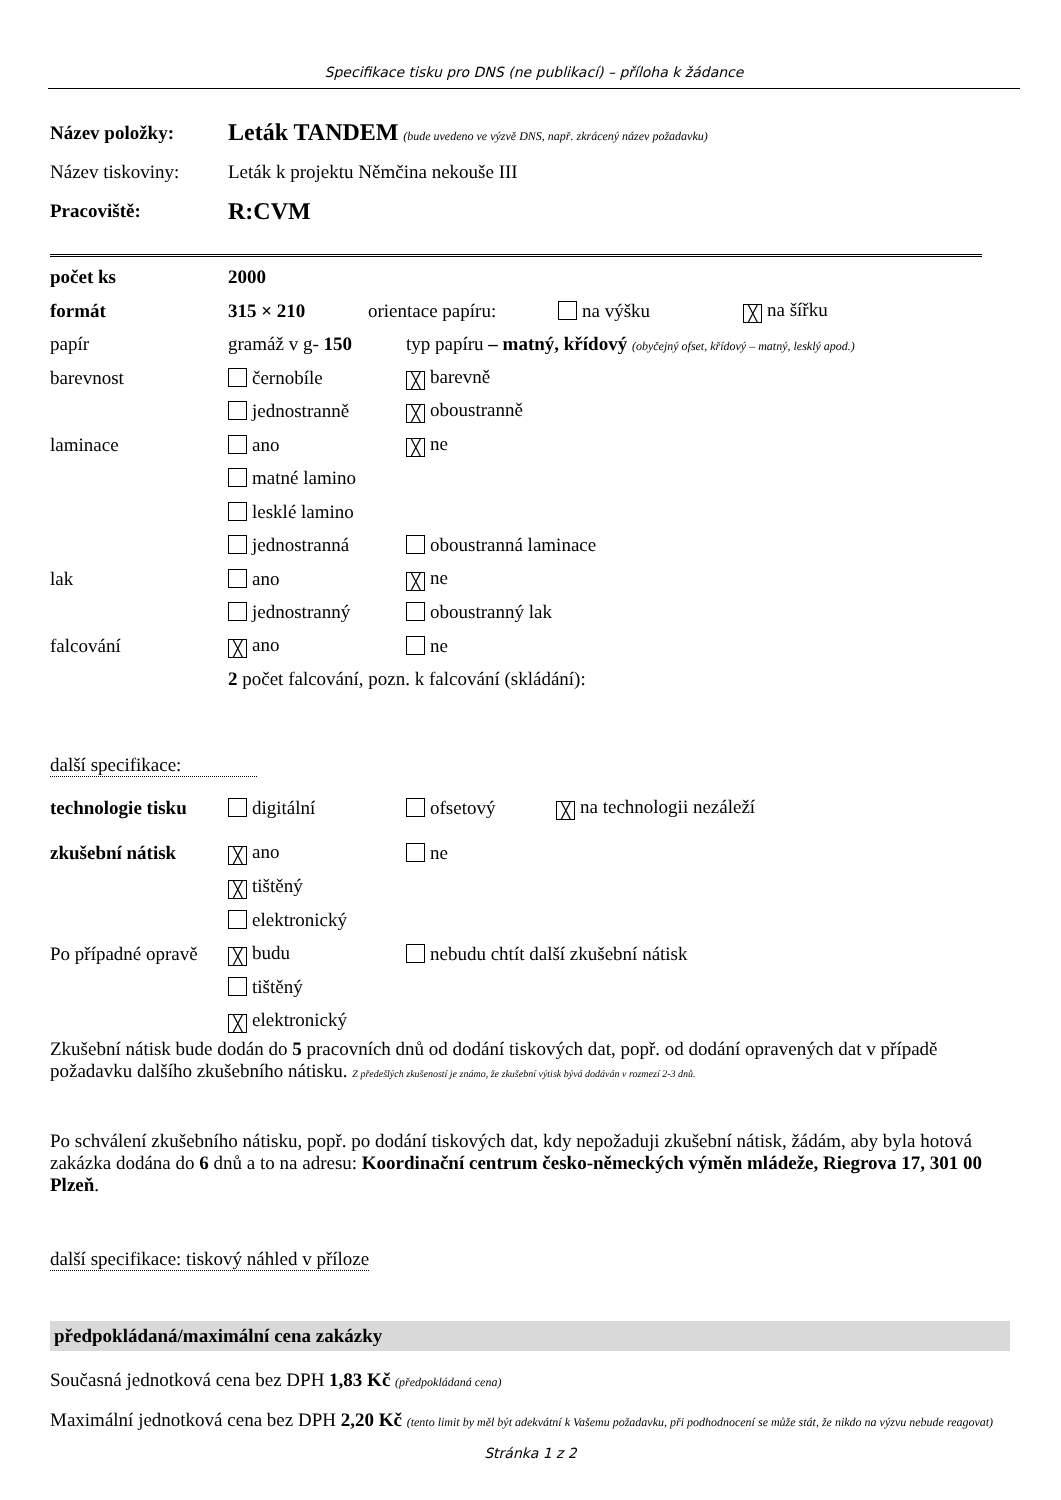Specifikace tisku pro DNS (ne publikací) – příloha k žádance
Název položky: Leták TANDEM (bude uvedeno ve výzvě DNS, např. zkrácený název požadavku)
Název tiskoviny: Leták k projektu Němčina nekouše III
Pracoviště: R:CVM
počet ks 2000
formát 315 × 210 orientace papíru: na výšku ╳ na šířku
papír gramáž v g- 150 typ papíru – matný, křídový (obyčejný ofset, křídový – matný, lesklý apod.)
barevnost černobíle ╳ barevně
jednostranně ╳ oboustranně
laminace ano ╳ ne
matné lamino
lesklé lamino
jednostranná oboustranná laminace
lak ano ╳ ne
jednostranný oboustranný lak
falcování ╳ ano ne
2 počet falcování, pozn. k falcování (skládání):
další specifikace:
technologie tisku digitální ofsetový ╳ na technologii nezáleží
zkušební nátisk ╳ ano ne
╳ tištěný
elektronický
Po případné opravě ╳ budu nebudu chtít další zkušební nátisk
tištěný
╳ elektronický
Zkušební nátisk bude dodán do 5 pracovních dnů od dodání tiskových dat, popř. od dodání opravených dat v případě požadavku dalšího zkušebního nátisku. Z předešlých zkušeností je známo, že zkušební výtisk bývá dodáván v rozmezí 2-3 dnů.
Po schválení zkušebního nátisku, popř. po dodání tiskových dat, kdy nepožaduji zkušební nátisk, žádám, aby byla hotová zakázka dodána do 6 dnů a to na adresu: Koordinační centrum česko-německých výměn mládeže, Riegrova 17, 301 00 Plzeň.
další specifikace: tiskový náhled v příloze
předpokládaná/maximální cena zakázky
Současná jednotková cena bez DPH 1,83 Kč (předpokládaná cena)
Maximální jednotková cena bez DPH 2,20 Kč (tento limit by měl být adekvátní k Vašemu požadavku, při podhodnocení se může stát, že nikdo na výzvu nebude reagovat)
Stránka 1 z 2